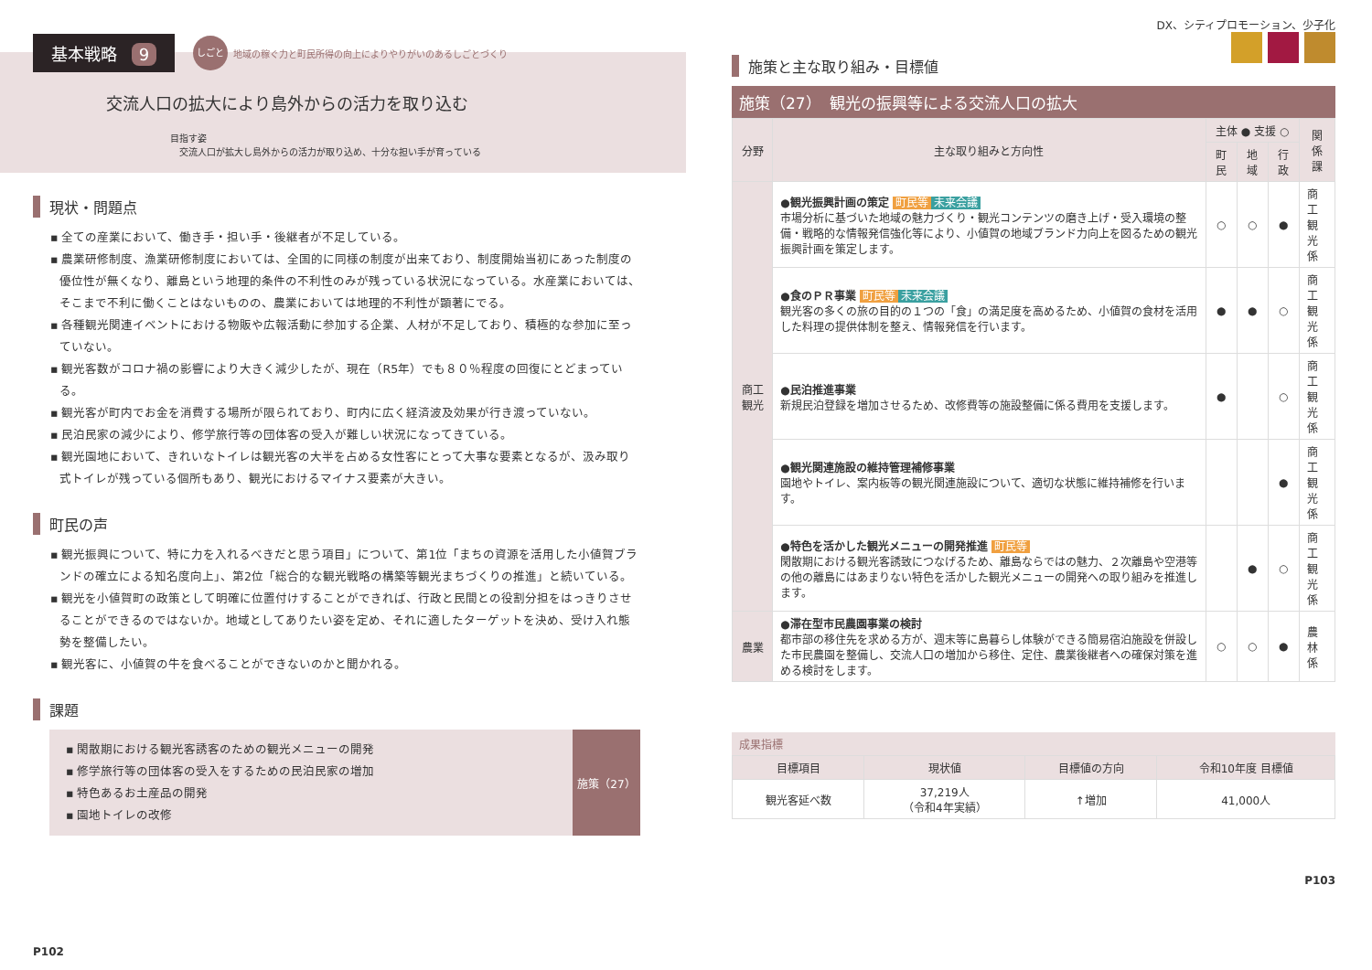基本戦略 9 しごと 地域の稼ぐ力と町民所得の向上によりやりがいのあるしごとづくり
交流人口の拡大により島外からの活力を取り込む
目指す姿
交流人口が拡大し島外からの活力が取り込め、十分な担い手が育っている
現状・問題点
▪ 全ての産業において、働き手・担い手・後継者が不足している。
▪ 農業研修制度、漁業研修制度においては、全国的に同様の制度が出来ており、制度開始当初にあった制度の優位性が無くなり、離島という地理的条件の不利性のみが残っている状況になっている。水産業においては、そこまで不利に働くことはないものの、農業においては地理的不利性が顕著にでる。
▪ 各種観光関連イベントにおける物販や広報活動に参加する企業、人材が不足しており、積極的な参加に至っていない。
▪ 観光客数がコロナ禍の影響により大きく減少したが、現在（R5年）でも８０％程度の回復にとどまっている。
▪ 観光客が町内でお金を消費する場所が限られており、町内に広く経済波及効果が行き渡っていない。
▪ 民泊民家の減少により、修学旅行等の団体客の受入が難しい状況になってきている。
▪ 観光園地において、きれいなトイレは観光客の大半を占める女性客にとって大事な要素となるが、汲み取り式トイレが残っている個所もあり、観光におけるマイナス要素が大きい。
町民の声
▪ 観光振興について、特に力を入れるべきだと思う項目」について、第1位「まちの資源を活用した小値賀ブランドの確立による知名度向上」、第2位「総合的な観光戦略の構築等観光まちづくりの推進」と続いている。
▪ 観光を小値賀町の政策として明確に位置付けすることができれば、行政と民間との役割分担をはっきりさせることができるのではないか。地域としてありたい姿を定め、それに適したターゲットを決め、受け入れ態勢を整備したい。
▪ 観光客に、小値賀の牛を食べることができないのかと聞かれる。
課題
▪ 閑散期における観光客誘客のための観光メニューの開発
▪ 修学旅行等の団体客の受入をするための民泊民家の増加
▪ 特色あるお土産品の開発
▪ 園地トイレの改修
施策（27）
P102
DX、シティプロモーション、少子化
施策と主な取り組み・目標値
施策（27）　観光の振興等による交流人口の拡大
| 分野 | 主な取り組みと方向性 | 主体 ● 支援 ○ | | | 関係課 |
| --- | --- | --- | --- | --- | --- |
| | | 町民 | 地域 | 行政 | |
| 商工観光 | ●観光振興計画の策定 町民等 未来会議 市場分析に基づいた地域の魅力づくり・観光コンテンツの磨き上げ・受入環境の整備・戦略的な情報発信強化等により、小値賀の地域ブランド力向上を図るための観光振興計画を策定します。 | ○ | ○ | ● | 商工 観光係 |
| | ●食のＰＲ事業 町民等 未来会議 観光客の多くの旅の目的の１つの「食」の満足度を高めるため、小値賀の食材を活用した料理の提供体制を整え、情報発信を行います。 | ● | ● | ○ | 商工 観光係 |
| | ●民泊推進事業 新規民泊登録を増加させるため、改修費等の施設整備に係る費用を支援します。 | ● | | ○ | 商工 観光係 |
| | ●観光関連施設の維持管理補修事業 園地やトイレ、案内板等の観光関連施設について、適切な状態に維持補修を行います。 | | | ● | 商工 観光係 |
| | ●特色を活かした観光メニューの開発推進 町民等 閑散期における観光客誘致につなげるため、離島ならではの魅力、２次離島や空港等の他の離島にはあまりない特色を活かした観光メニューの開発への取り組みを推進します。 | | ● | ○ | 商工 観光係 |
| 農業 | ●滞在型市民農園事業の検討 都市部の移住先を求める方が、週末等に島暮らし体験ができる簡易宿泊施設を併設した市民農園を整備し、交流人口の増加から移住、定住、農業後継者への確保対策を進める検討をします。 | ○ | ○ | ● | 農林係 |
成果指標
| 目標項目 | 現状値 | 目標値の方向 | 令和10年度 目標値 |
| --- | --- | --- | --- |
| 観光客延べ数 | 37,219人 （令和4年実績） | ↑増加 | 41,000人 |
P103